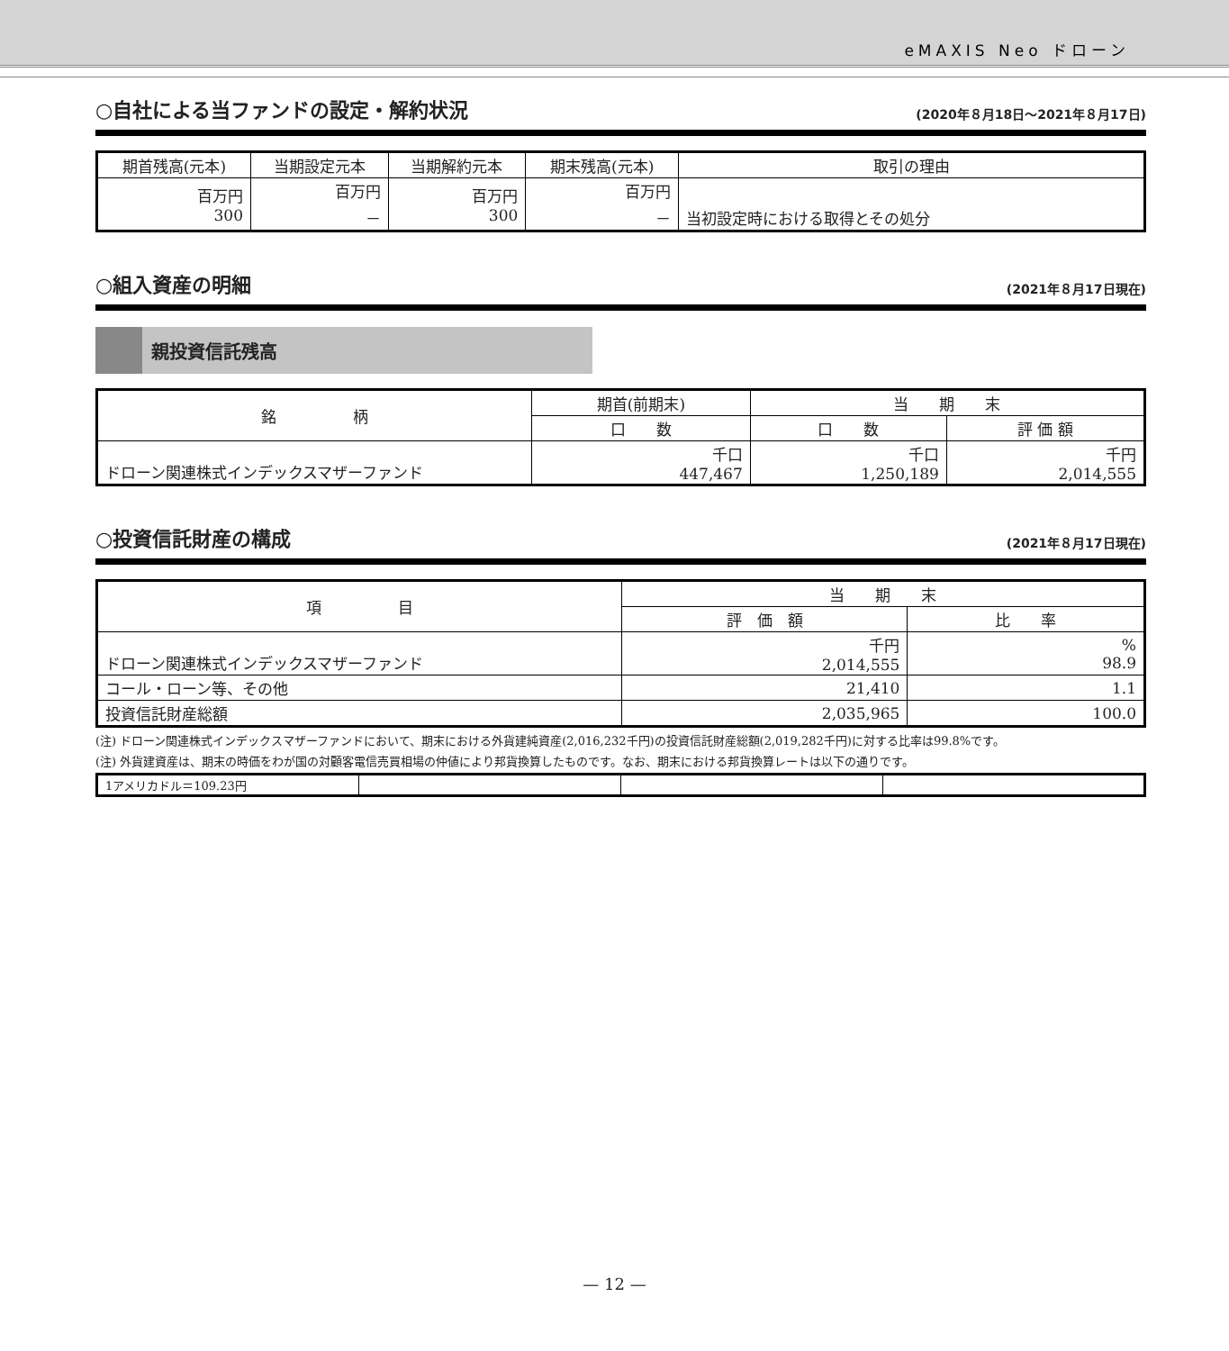eMAXIS Neo ドローン
○自社による当ファンドの設定・解約状況 (2020年８月18日～2021年８月17日)
| 期首残高(元本) | 当期設定元本 | 当期解約元本 | 期末残高(元本) | 取引の理由 |
| --- | --- | --- | --- | --- |
| 百万円 300 | 百万円 － | 百万円 300 | 百万円 － | 当初設定時における取得とその処分 |
○組入資産の明細 (2021年８月17日現在)
親投資信託残高
| 銘 柄 | 期首(前期末) | 当 期 末 | |
| --- | --- | --- | --- |
| | 口 数 | 口 数 | 評 価 額 |
| ドローン関連株式インデックスマザーファンド | 千口 447,467 | 千口 1,250,189 | 千円 2,014,555 |
○投資信託財産の構成 (2021年８月17日現在)
| 項 目 | 当 期 末 | |
| --- | --- | --- |
| | 評 価 額 | 比 率 |
| ドローン関連株式インデックスマザーファンド | 千円 2,014,555 | % 98.9 |
| コール・ローン等、その他 | 21,410 | 1.1 |
| 投資信託財産総額 | 2,035,965 | 100.0 |
(注) ドローン関連株式インデックスマザーファンドにおいて、期末における外貨建純資産(2,016,232千円)の投資信託財産総額(2,019,282千円)に対する比率は99.8%です。
(注) 外貨建資産は、期末の時価をわが国の対顧客電信売買相場の仲値により邦貨換算したものです。なお、期末における邦貨換算レートは以下の通りです。
| 1アメリカドル＝109.23円 | | | |
— 12 —